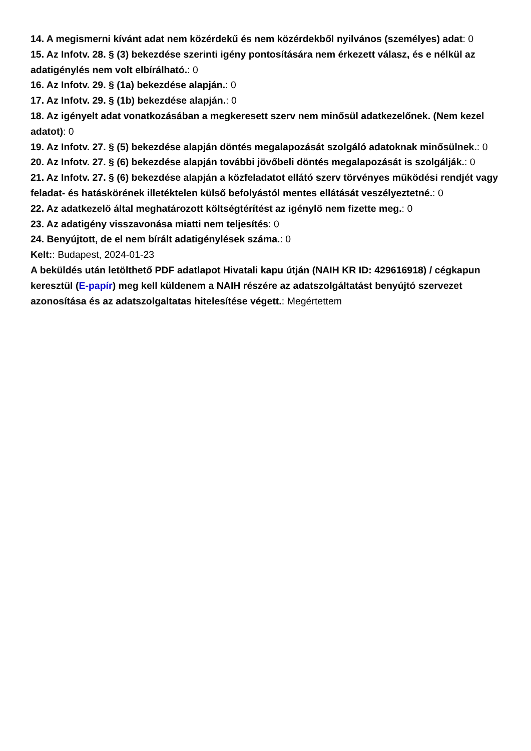14. A megismerni kívánt adat nem közérdekű és nem közérdekből nyilvános (személyes) adat: 0
15. Az Infotv. 28. § (3) bekezdése szerinti igény pontosítására nem érkezett válasz, és e nélkül az adatigénylés nem volt elbírálható.: 0
16. Az Infotv. 29. § (1a) bekezdése alapján.: 0
17. Az Infotv. 29. § (1b) bekezdése alapján.: 0
18. Az igényelt adat vonatkozásában a megkeresett szerv nem minősül adatkezelőnek. (Nem kezel adatot): 0
19. Az Infotv. 27. § (5) bekezdése alapján döntés megalapozását szolgáló adatoknak minősülnek.: 0
20. Az Infotv. 27. § (6) bekezdése alapján további jövőbeli döntés megalapozását is szolgálják.: 0
21. Az Infotv. 27. § (6) bekezdése alapján a közfeladatot ellátó szerv törvényes működési rendjét vagy feladat- és hatáskörének illetéktelen külső befolyástól mentes ellátását veszélyeztetné.: 0
22. Az adatkezelő által meghatározott költségtérítést az igénylő nem fizette meg.: 0
23. Az adatigény visszavonása miatti nem teljesítés: 0
24. Benyújtott, de el nem bírált adatigénylések száma.: 0
Kelt:: Budapest, 2024-01-23
A beküldés után letölthető PDF adatlapot Hivatali kapu útján (NAIH KR ID: 429616918) / cégkapun keresztül (E-papír) meg kell küldenem a NAIH részére az adatszolgáltatást benyújtó szervezet azonosítása és az adatszolgaltatas hitelesítése végett.: Megértettem